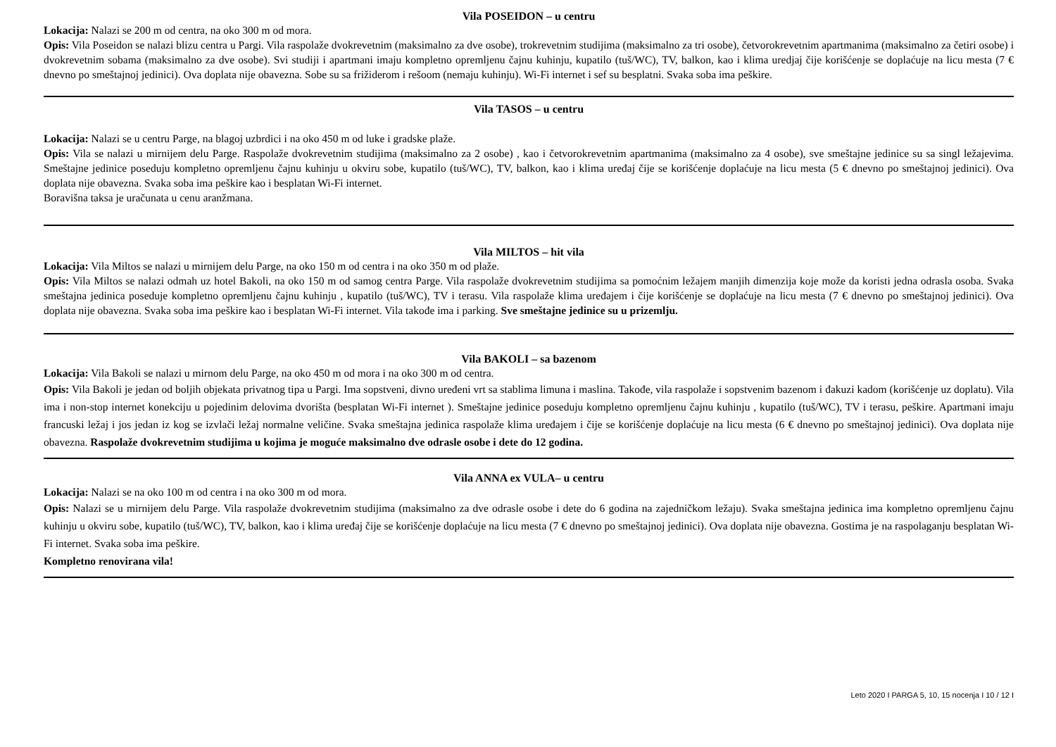Vila POSEIDON – u centru
Lokacija: Nalazi se 200 m od centra, na oko 300 m od mora.
Opis: Vila Poseidon se nalazi blizu centra u Pargi. Vila raspolaže dvokrevetnim (maksimalno za dve osobe), trokrevetnim studijima (maksimalno za tri osobe), četvorokrevetnim apartmanima (maksimalno za četiri osobe) i dvokrevetnim sobama (maksimalno za dve osobe). Svi studiji i apartmani imaju kompletno opremljenu čajnu kuhinju, kupatilo (tuš/WC), TV, balkon, kao i klima uredjaj čije korišćenje se doplaćuje na licu mesta (7 € dnevno po smeštajnoj jedinici). Ova doplata nije obavezna. Sobe su sa frižiderom i rešoom (nemaju kuhinju). Wi-Fi internet i sef su besplatni. Svaka soba ima peškire.
Vila TASOS – u centru
Lokacija: Nalazi se u centru Parge, na blagoj uzbrdici i na oko 450 m od luke i gradske plaže.
Opis: Vila se nalazi u mirnijem delu Parge. Raspolaže dvokrevetnim studijima (maksimalno za 2 osobe) , kao i četvorokrevetnim apartmanima (maksimalno za 4 osobe), sve smeštajne jedinice su sa singl ležajevima. Smeštajne jedinice poseduju kompletno opremljenu čajnu kuhinju u okviru sobe, kupatilo (tuš/WC), TV, balkon, kao i klima uređaj čije se korišćenje doplaćuje na licu mesta (5 € dnevno po smeštajnoj jedinici). Ova doplata nije obavezna. Svaka soba ima peškire kao i besplatan Wi-Fi internet.
Boravišna taksa je uračunata u cenu aranžmana.
Vila MILTOS – hit vila
Lokacija: Vila Miltos se nalazi u mirnijem delu Parge, na oko 150 m od centra i na oko 350 m od plaže.
Opis: Vila Miltos se nalazi odmah uz hotel Bakoli, na oko 150 m od samog centra Parge. Vila raspolaže dvokrevetnim studijima sa pomoćnim ležajem manjih dimenzija koje može da koristi jedna odrasla osoba. Svaka smeštajna jedinica poseduje kompletno opremljenu čajnu kuhinju , kupatilo (tuš/WC), TV i terasu. Vila raspolaže klima uređajem i čije korišćenje se doplaćuje na licu mesta (7 € dnevno po smeštajnoj jedinici). Ova doplata nije obavezna. Svaka soba ima peškire kao i besplatan Wi-Fi internet. Vila takođe ima i parking. Sve smeštajne jedinice su u prizemlju.
Vila BAKOLI – sa bazenom
Lokacija: Vila Bakoli se nalazi u mirnom delu Parge, na oko 450 m od mora i na oko 300 m od centra.
Opis: Vila Bakoli je jedan od boljih objekata privatnog tipa u Pargi. Ima sopstveni, divno uređeni vrt sa stablima limuna i maslina. Takođe, vila raspolaže i sopstvenim bazenom i đakuzi kadom (korišćenje uz doplatu). Vila ima i non-stop internet konekciju u pojedinim delovima dvorišta (besplatan Wi-Fi internet ). Smeštajne jedinice poseduju kompletno opremljenu čajnu kuhinju , kupatilo (tuš/WC), TV i terasu, peškire. Apartmani imaju francuski ležaj i jos jedan iz kog se izvlači ležaj normalne veličine. Svaka smeštajna jedinica raspolaže klima uređajem i čije se korišćenje doplaćuje na licu mesta (6 € dnevno po smeštajnoj jedinici). Ova doplata nije obavezna. Raspolaže dvokrevetnim studijima u kojima je moguće maksimalno dve odrasle osobe i dete do 12 godina.
Vila ANNA ex VULA– u centru
Lokacija: Nalazi se na oko 100 m od centra i na oko 300 m od mora.
Opis: Nalazi se u mirnijem delu Parge. Vila raspolaže dvokrevetnim studijima (maksimalno za dve odrasle osobe i dete do 6 godina na zajedničkom ležaju). Svaka smeštajna jedinica ima kompletno opremljenu čajnu kuhinju u okviru sobe, kupatilo (tuš/WC), TV, balkon, kao i klima uređaj čije se korišćenje doplaćuje na licu mesta (7 € dnevno po smeštajnoj jedinici). Ova doplata nije obavezna. Gostima je na raspolaganju besplatan Wi-Fi internet. Svaka soba ima peškire.
Kompletno renovirana vila!
Leto 2020 I PARGA 5, 10, 15 nocenja I 10 / 12 I